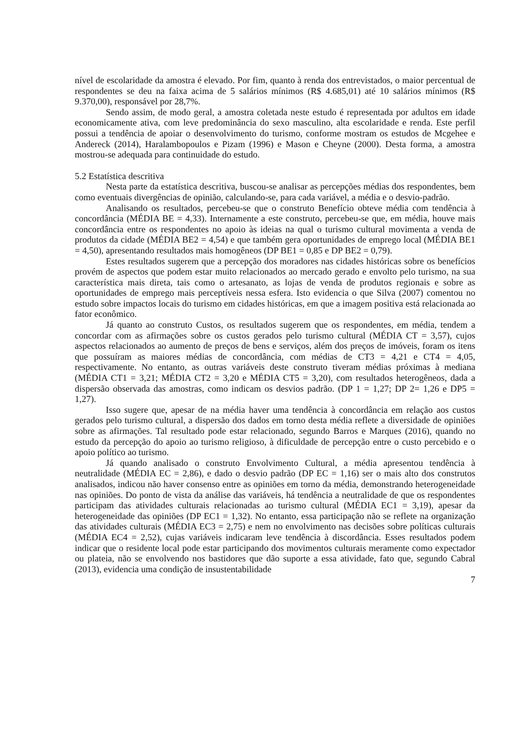nível de escolaridade da amostra é elevado. Por fim, quanto à renda dos entrevistados, o maior percentual de respondentes se deu na faixa acima de 5 salários mínimos (R$ 4.685,01) até 10 salários mínimos (R$ 9.370,00), responsável por 28,7%.
Sendo assim, de modo geral, a amostra coletada neste estudo é representada por adultos em idade economicamente ativa, com leve predominância do sexo masculino, alta escolaridade e renda. Este perfil possui a tendência de apoiar o desenvolvimento do turismo, conforme mostram os estudos de Mcgehee e Andereck (2014), Haralambopoulos e Pizam (1996) e Mason e Cheyne (2000). Desta forma, a amostra mostrou-se adequada para continuidade do estudo.
5.2 Estatística descritiva
Nesta parte da estatística descritiva, buscou-se analisar as percepções médias dos respondentes, bem como eventuais divergências de opinião, calculando-se, para cada variável, a média e o desvio-padrão.
Analisando os resultados, percebeu-se que o construto Benefício obteve média com tendência à concordância (MÉDIA BE = 4,33). Internamente a este construto, percebeu-se que, em média, houve mais concordância entre os respondentes no apoio às ideias na qual o turismo cultural movimenta a venda de produtos da cidade (MÉDIA BE2 = 4,54) e que também gera oportunidades de emprego local (MÉDIA BE1 = 4,50), apresentando resultados mais homogêneos (DP BE1 = 0,85 e DP BE2 = 0,79).
Estes resultados sugerem que a percepção dos moradores nas cidades históricas sobre os benefícios provém de aspectos que podem estar muito relacionados ao mercado gerado e envolto pelo turismo, na sua característica mais direta, tais como o artesanato, as lojas de venda de produtos regionais e sobre as oportunidades de emprego mais perceptíveis nessa esfera. Isto evidencia o que Silva (2007) comentou no estudo sobre impactos locais do turismo em cidades históricas, em que a imagem positiva está relacionada ao fator econômico.
Já quanto ao construto Custos, os resultados sugerem que os respondentes, em média, tendem a concordar com as afirmações sobre os custos gerados pelo turismo cultural (MÉDIA CT = 3,57), cujos aspectos relacionados ao aumento de preços de bens e serviços, além dos preços de imóveis, foram os itens que possuíram as maiores médias de concordância, com médias de CT3 = 4,21 e CT4 = 4,05, respectivamente. No entanto, as outras variáveis deste construto tiveram médias próximas à mediana (MÉDIA CT1 = 3,21; MÉDIA CT2 = 3,20 e MÉDIA CT5 = 3,20), com resultados heterogêneos, dada a dispersão observada das amostras, como indicam os desvios padrão. (DP 1 = 1,27; DP 2= 1,26 e DP5 = 1,27).
Isso sugere que, apesar de na média haver uma tendência à concordância em relação aos custos gerados pelo turismo cultural, a dispersão dos dados em torno desta média reflete a diversidade de opiniões sobre as afirmações. Tal resultado pode estar relacionado, segundo Barros e Marques (2016), quando no estudo da percepção do apoio ao turismo religioso, à dificuldade de percepção entre o custo percebido e o apoio político ao turismo.
Já quando analisado o construto Envolvimento Cultural, a média apresentou tendência à neutralidade (MÉDIA EC = 2,86), e dado o desvio padrão (DP EC = 1,16) ser o mais alto dos construtos analisados, indicou não haver consenso entre as opiniões em torno da média, demonstrando heterogeneidade nas opiniões. Do ponto de vista da análise das variáveis, há tendência a neutralidade de que os respondentes participam das atividades culturais relacionadas ao turismo cultural (MÉDIA EC1 = 3,19), apesar da heterogeneidade das opiniões (DP EC1 = 1,32). No entanto, essa participação não se reflete na organização das atividades culturais (MÉDIA EC3 = 2,75) e nem no envolvimento nas decisões sobre políticas culturais (MÉDIA EC4 = 2,52), cujas variáveis indicaram leve tendência à discordância. Esses resultados podem indicar que o residente local pode estar participando dos movimentos culturais meramente como expectador ou plateia, não se envolvendo nos bastidores que dão suporte a essa atividade, fato que, segundo Cabral (2013), evidencia uma condição de insustentabilidade
7